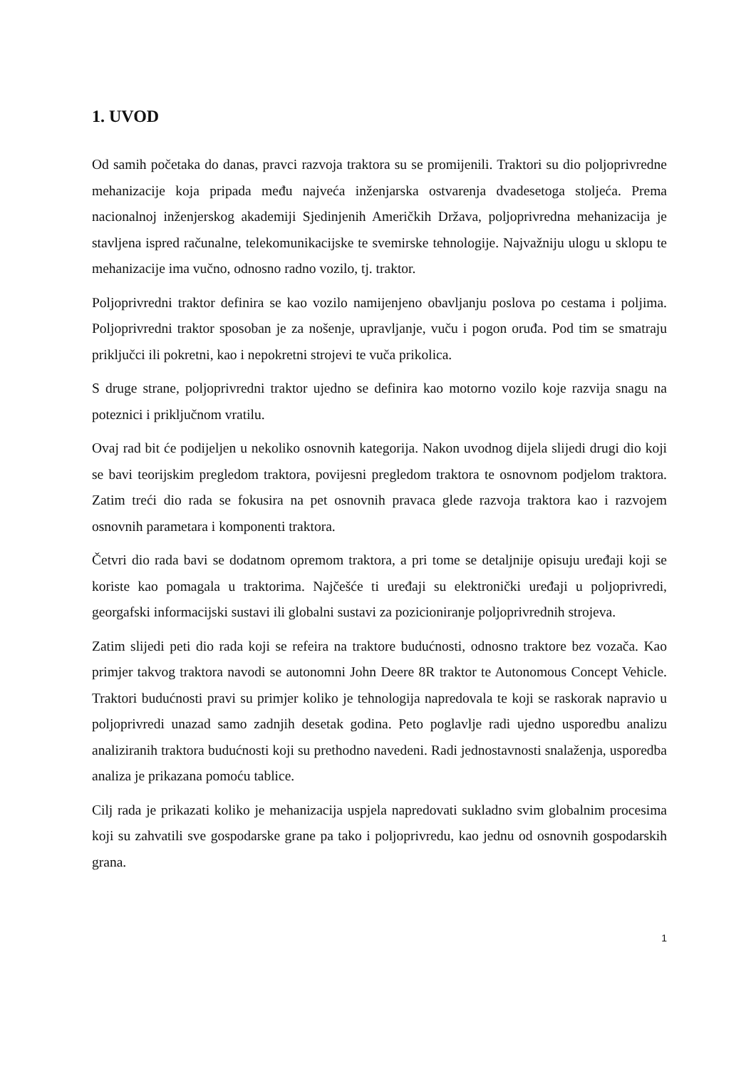1. UVOD
Od samih početaka do danas, pravci razvoja traktora su se promijenili. Traktori su dio poljoprivredne mehanizacije koja pripada među najveća inženjarska ostvarenja dvadesetoga stoljeća. Prema nacionalnoj inženjerskog akademiji Sjedinjenih Američkih Država, poljoprivredna mehanizacija je stavljena ispred računalne, telekomunikacijske te svemirske tehnologije. Najvažniju ulogu u sklopu te mehanizacije ima vučno, odnosno radno vozilo, tj. traktor.
Poljoprivredni traktor definira se kao vozilo namijenjeno obavljanju poslova po cestama i poljima. Poljoprivredni traktor sposoban je za nošenje, upravljanje, vuču i pogon oruđa. Pod tim se smatraju priključci ili pokretni, kao i nepokretni strojevi te vuča prikolica.
S druge strane, poljoprivredni traktor ujedno se definira kao motorno vozilo koje razvija snagu na poteznici i priključnom vratilu.
Ovaj rad bit će podijeljen u nekoliko osnovnih kategorija. Nakon uvodnog dijela slijedi drugi dio koji se bavi teorijskim pregledom traktora, povijesni pregledom traktora te osnovnom podjelom traktora. Zatim treći dio rada se fokusira na pet osnovnih pravaca glede razvoja traktora kao i razvojem osnovnih parametara i komponenti traktora.
Četvri dio rada bavi se dodatnom opremom traktora, a pri tome se detaljnije opisuju uređaji koji se koriste kao pomagala u traktorima. Najčešće ti uređaji su elektronički uređaji u poljoprivredi, georgafski informacijski sustavi ili globalni sustavi za pozicioniranje poljoprivrednih strojeva.
Zatim slijedi peti dio rada koji se refeira na traktore budućnosti, odnosno traktore bez vozača. Kao primjer takvog traktora navodi se autonomni John Deere 8R traktor te Autonomous Concept Vehicle. Traktori budućnosti pravi su primjer koliko je tehnologija napredovala te koji se raskorak napravio u poljoprivredi unazad samo zadnjih desetak godina. Peto poglavlje radi ujedno usporedbu analizu analiziranih traktora budućnosti koji su prethodno navedeni. Radi jednostavnosti snalaženja, usporedba analiza je prikazana pomoću tablice.
Cilj rada je prikazati koliko je mehanizacija uspjela napredovati sukladno svim globalnim procesima koji su zahvatili sve gospodarske grane pa tako i poljoprivredu, kao jednu od osnovnih gospodarskih grana.
1